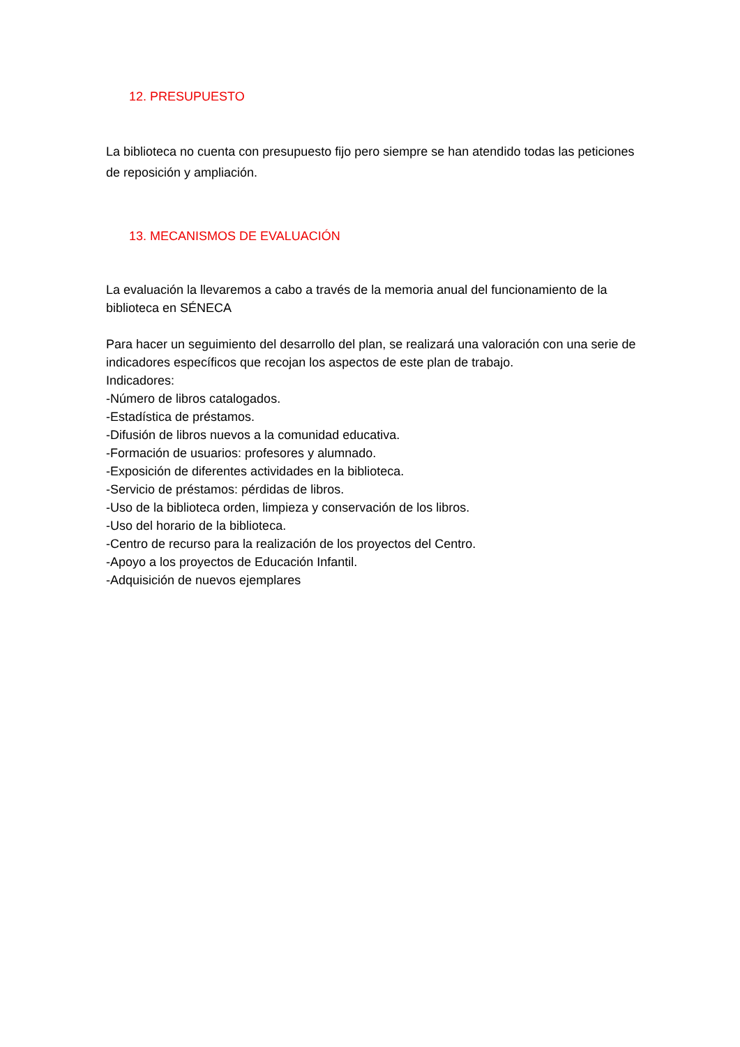12. PRESUPUESTO
La biblioteca no cuenta con presupuesto fijo pero siempre se han atendido todas las peticiones de reposición y ampliación.
13. MECANISMOS DE EVALUACIÓN
La evaluación la llevaremos a cabo a través de la memoria anual del funcionamiento de la biblioteca en SÉNECA
Para hacer un seguimiento del desarrollo del plan, se realizará una valoración con una serie de indicadores específicos que recojan los aspectos de este plan de trabajo.
Indicadores:
-Número de libros catalogados.
-Estadística de préstamos.
-Difusión de libros nuevos a la comunidad educativa.
-Formación de usuarios: profesores y alumnado.
-Exposición de diferentes actividades en la biblioteca.
-Servicio de préstamos: pérdidas de libros.
-Uso de la biblioteca orden, limpieza y conservación de los libros.
-Uso del horario de la biblioteca.
-Centro de recurso para la realización de los proyectos del Centro.
-Apoyo a los proyectos de Educación Infantil.
-Adquisición de nuevos ejemplares